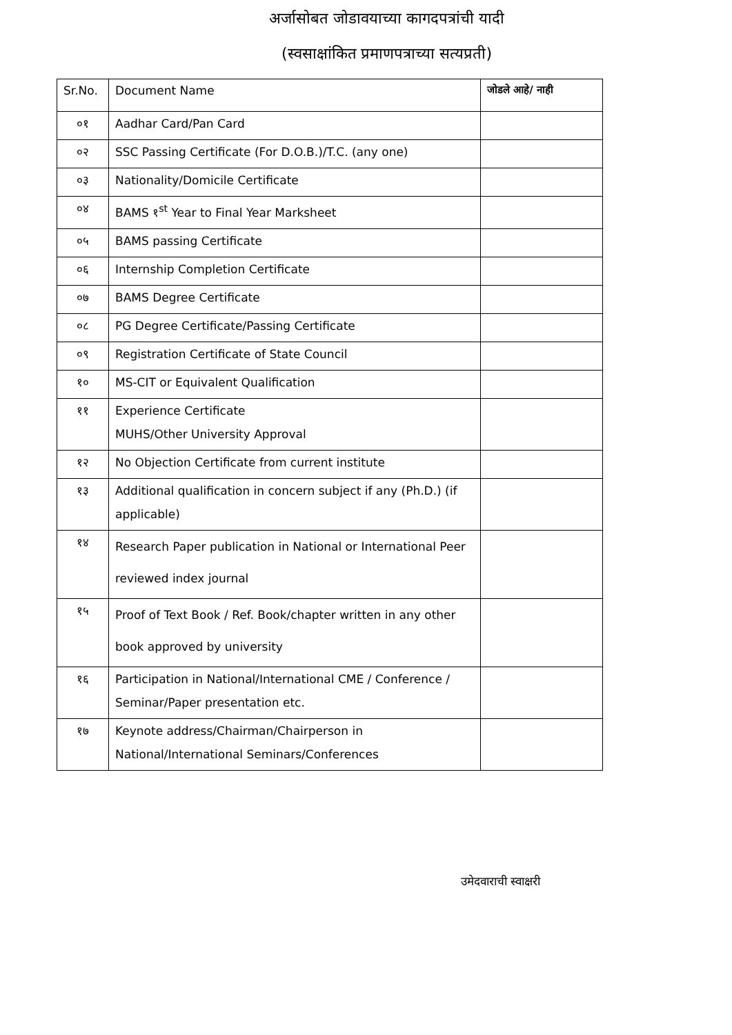अर्जासोबत जोडावयाच्या कागदपत्रांची यादी
(स्वसाक्षांकित प्रमाणपत्राच्या सत्यप्रती)
| Sr.No. | Document Name | जोडले आहे/ नाही |
| --- | --- | --- |
| ०१ | Aadhar Card/Pan Card | |
| ०२ | SSC Passing Certificate (For D.O.B.)/T.C. (any one) | |
| ०३ | Nationality/Domicile Certificate | |
| ०४ | BAMS १<sup>st</sup> Year to Final Year Marksheet | |
| ०५ | BAMS passing Certificate | |
| ०६ | Internship Completion Certificate | |
| ०७ | BAMS Degree Certificate | |
| ०८ | PG Degree Certificate/Passing Certificate | |
| ०९ | Registration Certificate of State Council | |
| १० | MS-CIT or Equivalent Qualification | |
| ११ | Experience Certificate MUHS/Other University Approval | |
| १२ | No Objection Certificate from current institute | |
| १३ | Additional qualification in concern subject if any (Ph.D.) (if applicable) | |
| १४ | Research Paper publication in National or International Peer reviewed index journal | |
| १५ | Proof of Text Book / Ref. Book/chapter written in any other book approved by university | |
| १६ | Participation in National/International CME / Conference / Seminar/Paper presentation etc. | |
| १७ | Keynote address/Chairman/Chairperson in National/International Seminars/Conferences | |
उमेदवाराची स्वाक्षरी